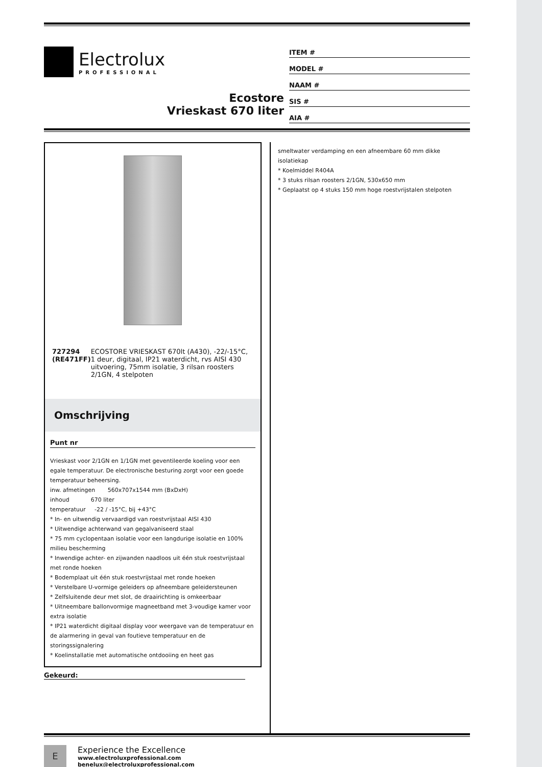Electrolux
PROFESSIONAL
Ecostore
Vrieskast 670 liter
ITEM #
MODEL #
NAAM #
SIS #
AIA #
727294 (RE471FF) ECOSTORE VRIESKAST 670lt (A430), -22/-15°C, 1 deur, digitaal, IP21 waterdicht, rvs AISI 430 uitvoering, 75mm isolatie, 3 rilsan roosters 2/1GN, 4 stelpoten
Omschrijving
Punt nr
Vrieskast voor 2/1GN en 1/1GN met geventileerde koeling voor een egale temperatuur. De electronische besturing zorgt voor een goede temperatuur beheersing.
inw. afmetingen 560x707x1544 mm (BxDxH)
inhoud 670 liter
temperatuur -22 / -15°C, bij +43°C
* In- en uitwendig vervaardigd van roestvrijstaal AISI 430
* Uitwendige achterwand van gegalvaniseerd staal
* 75 mm cyclopentaan isolatie voor een langdurige isolatie en 100% milieu bescherming
* Inwendige achter- en zijwanden naadloos uit één stuk roestvrijstaal met ronde hoeken
* Bodemplaat uit één stuk roestvrijstaal met ronde hoeken
* Verstelbare U-vormige geleiders op afneembare geleidersteunen
* Zelfsluitende deur met slot, de draairichting is omkeerbaar
* Uitneembare ballonvormige magneetband met 3-voudige kamer voor extra isolatie
* IP21 waterdicht digitaal display voor weergave van de temperatuur en de alarmering in geval van foutieve temperatuur en de storingssignalering
* Koelinstallatie met automatische ontdooiing en heet gas
Gekeurd:
smeltwater verdamping en een afneembare 60 mm dikke isolatiekap
* Koelmiddel R404A
* 3 stuks rilsan roosters 2/1GN, 530x650 mm
* Geplaatst op 4 stuks 150 mm hoge roestvrijstalen stelpoten
E
Experience the Excellence
www.electroluxprofessional.com
benelux@electroluxprofessional.com